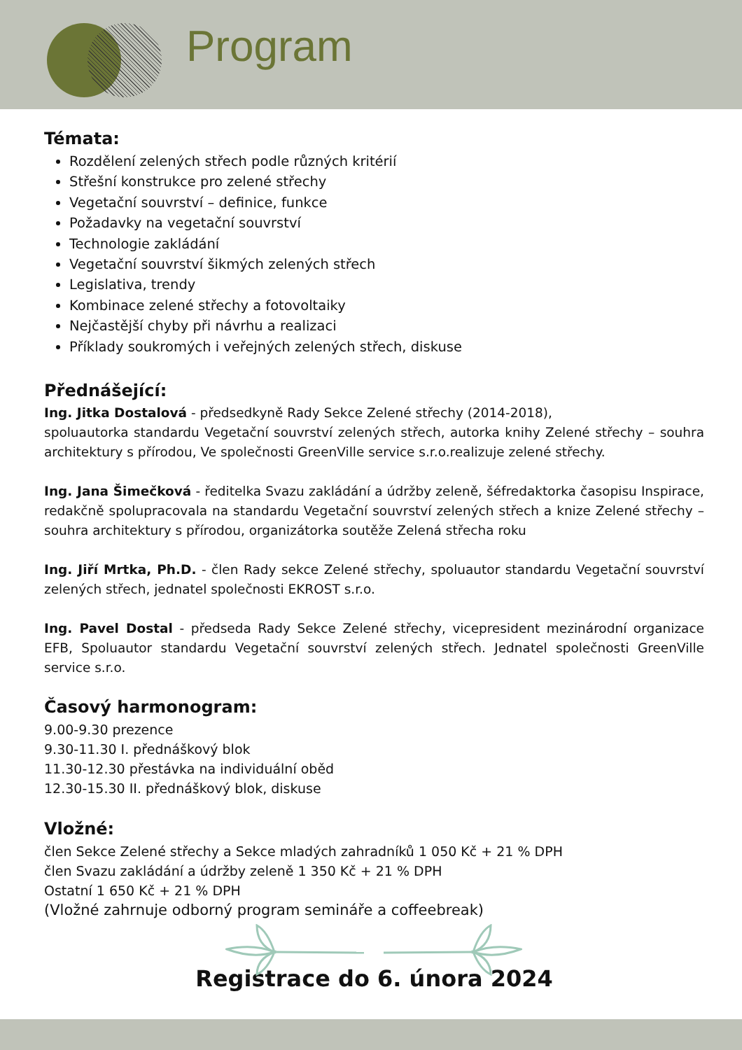Program
Témata:
Rozdělení zelených střech podle různých kritérií
Střešní konstrukce pro zelené střechy
Vegetační souvrství – definice, funkce
Požadavky na vegetační souvrství
Technologie zakládání
Vegetační souvrství šikmých zelených střech
Legislativa, trendy
Kombinace zelené střechy a fotovoltaiky
Nejčastější chyby při návrhu a realizaci
Příklady soukromých i veřejných zelených střech, diskuse
Přednášející:
Ing. Jitka Dostalová - předsedkyně Rady Sekce Zelené střechy (2014-2018),
spoluautorka standardu Vegetační souvrství zelených střech, autorka knihy Zelené střechy – souhra architektury s přírodou, Ve společnosti GreenVille service s.r.o.realizuje zelené střechy.
Ing. Jana Šimečková - ředitelka Svazu zakládání a údržby zeleně, šéfredaktorka časopisu Inspirace, redakčně spolupracovala na standardu Vegetační souvrství zelených střech a knize Zelené střechy – souhra architektury s přírodou, organizátorka soutěže Zelená střecha roku
Ing. Jiří Mrtka, Ph.D. - člen Rady sekce Zelené střechy, spoluautor standardu Vegetační souvrství zelených střech, jednatel společnosti EKROST s.r.o.
Ing. Pavel Dostal - předseda Rady Sekce Zelené střechy, vicepresident mezinárodní organizace EFB, Spoluautor standardu Vegetační souvrství zelených střech. Jednatel společnosti GreenVille service s.r.o.
Časový harmonogram:
9.00-9.30 prezence
9.30-11.30 I. přednáškový blok
11.30-12.30 přestávka na individuální oběd
12.30-15.30 II. přednáškový blok, diskuse
Vložné:
člen Sekce Zelené střechy a Sekce mladých zahradníků 1 050 Kč + 21 % DPH
člen Svazu zakládání a údržby zeleně 1 350 Kč + 21 % DPH
Ostatní 1 650 Kč + 21 % DPH
(Vložné zahrnuje odborný program semináře a coffeebreak)
Registrace do 6. února 2024